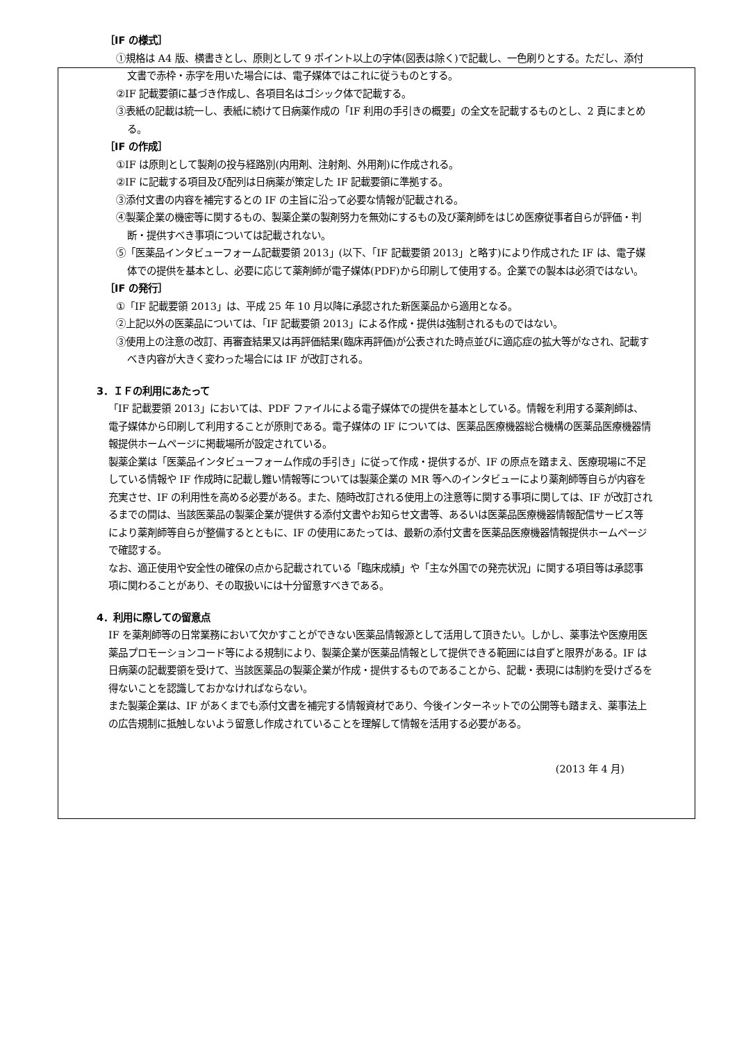［IF の様式］
①規格は A4 版、横書きとし、原則として 9 ポイント以上の字体(図表は除く)で記載し、一色刷りとする。ただし、添付文書で赤枠・赤字を用いた場合には、電子媒体ではこれに従うものとする。
②IF 記載要領に基づき作成し、各項目名はゴシック体で記載する。
③表紙の記載は統一し、表紙に続けて日病薬作成の「IF 利用の手引きの概要」の全文を記載するものとし、2 頁にまとめる。
［IF の作成］
①IF は原則として製剤の投与経路別(内用剤、注射剤、外用剤)に作成される。
②IF に記載する項目及び配列は日病薬が策定した IF 記載要領に準拠する。
③添付文書の内容を補完するとの IF の主旨に沿って必要な情報が記載される。
④製薬企業の機密等に関するもの、製薬企業の製剤努力を無効にするもの及び薬剤師をはじめ医療従事者自らが評価・判断・提供すべき事項については記載されない。
⑤「医薬品インタビューフォーム記載要領 2013」(以下、「IF 記載要領 2013」と略す)により作成された IF は、電子媒体での提供を基本とし、必要に応じて薬剤師が電子媒体(PDF)から印刷して使用する。企業での製本は必須ではない。
［IF の発行］
①「IF 記載要領 2013」は、平成 25 年 10 月以降に承認された新医薬品から適用となる。
②上記以外の医薬品については、「IF 記載要領 2013」による作成・提供は強制されるものではない。
③使用上の注意の改訂、再審査結果又は再評価結果(臨床再評価)が公表された時点並びに適応症の拡大等がなされ、記載すべき内容が大きく変わった場合には IF が改訂される。
3．ＩＦの利用にあたって
「IF 記載要領 2013」においては、PDF ファイルによる電子媒体での提供を基本としている。情報を利用する薬剤師は、電子媒体から印刷して利用することが原則である。電子媒体の IF については、医薬品医療機器総合機構の医薬品医療機器情報提供ホームページに掲載場所が設定されている。
製薬企業は「医薬品インタビューフォーム作成の手引き」に従って作成・提供するが、IF の原点を踏まえ、医療現場に不足している情報や IF 作成時に記載し難い情報等については製薬企業の MR 等へのインタビューにより薬剤師等自らが内容を充実させ、IF の利用性を高める必要がある。また、随時改訂される使用上の注意等に関する事項に関しては、IF が改訂されるまでの間は、当該医薬品の製薬企業が提供する添付文書やお知らせ文書等、あるいは医薬品医療機器情報配信サービス等により薬剤師等自らが整備するとともに、IF の使用にあたっては、最新の添付文書を医薬品医療機器情報提供ホームページで確認する。
なお、適正使用や安全性の確保の点から記載されている「臨床成績」や「主な外国での発売状況」に関する項目等は承認事項に関わることがあり、その取扱いには十分留意すべきである。
4．利用に際しての留意点
IF を薬剤師等の日常業務において欠かすことができない医薬品情報源として活用して頂きたい。しかし、薬事法や医療用医薬品プロモーションコード等による規制により、製薬企業が医薬品情報として提供できる範囲には自ずと限界がある。IF は日病薬の記載要領を受けて、当該医薬品の製薬企業が作成・提供するものであることから、記載・表現には制約を受けざるを得ないことを認識しておかなければならない。
また製薬企業は、IF があくまでも添付文書を補完する情報資材であり、今後インターネットでの公開等も踏まえ、薬事法上の広告規制に抵触しないよう留意し作成されていることを理解して情報を活用する必要がある。
(2013 年 4 月)